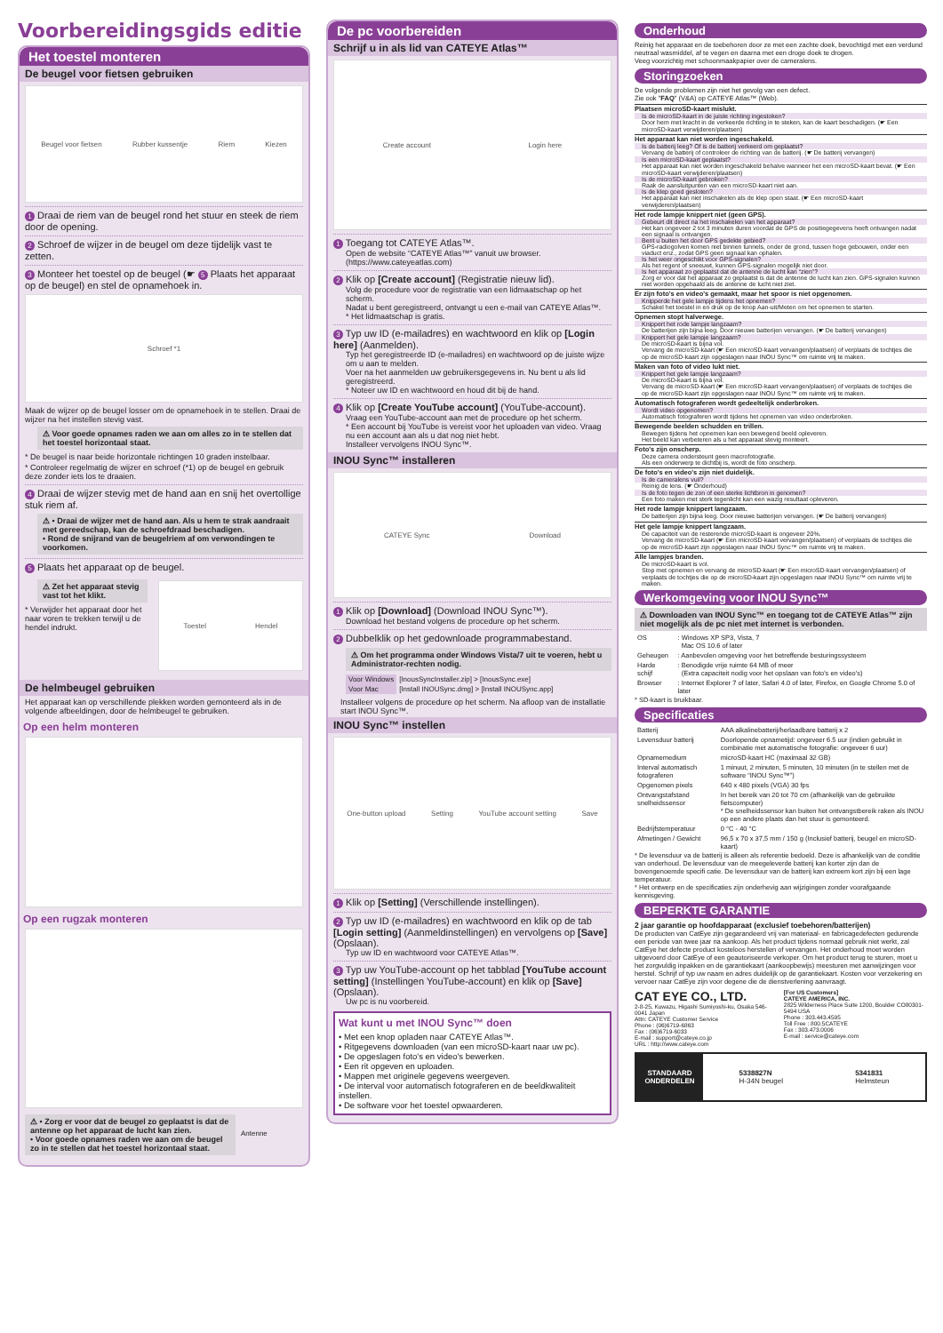Voorbereidingsgids editie
Het toestel monteren
De beugel voor fietsen gebruiken
Beugel voor fietsen Rubber kussentje Riem Kiezen
1 Draai de riem van de beugel rond het stuur en steek de riem door de opening.
2 Schroef de wijzer in de beugel om deze tijdelijk vast te zetten.
3 Monteer het toestel op de beugel (☛ 5 Plaats het apparaat op de beugel) en stel de opnamehoek in.
Schroef *1
Maak de wijzer op de beugel losser om de opnamehoek in te stellen. Draai de wijzer na het instellen stevig vast.
⚠ Voor goede opnames raden we aan om alles zo in te stellen dat het toestel horizontaal staat.
* De beugel is naar beide horizontale richtingen 10 graden instelbaar.
* Controleer regelmatig de wijzer en schroef (*1) op de beugel en gebruik deze zonder iets los te draaien.
4 Draai de wijzer stevig met de hand aan en snij het overtollige stuk riem af.
⚠ • Draai de wijzer met de hand aan. Als u hem te strak aandraait met gereedschap, kan de schroefdraad beschadigen.
• Rond de snijrand van de beugelriem af om verwondingen te voorkomen.
5 Plaats het apparaat op de beugel.
⚠ Zet het apparaat stevig vast tot het klikt.
* Verwijder het apparaat door het naar voren te trekken terwijl u de hendel indrukt.
Toestel Hendel
De helmbeugel gebruiken
Het apparaat kan op verschillende plekken worden gemonteerd als in de volgende afbeeldingen, door de helmbeugel te gebruiken.
Op een helm monteren
Op een rugzak monteren
⚠ • Zorg er voor dat de beugel zo geplaatst is dat de antenne op het apparaat de lucht kan zien.
• Voor goede opnames raden we aan om de beugel zo in te stellen dat het toestel horizontaal staat.
Antenne
De pc voorbereiden
Schrijf u in als lid van CATEYE Atlas™
Create account Login here
1 Toegang tot CATEYE Atlas™.
Open de website “CATEYE Atlas™” vanuit uw browser. (https://www.cateyeatlas.com)
2 Klik op [Create account] (Registratie nieuw lid).
Volg de procedure voor de registratie van een lidmaatschap op het scherm.
Nadat u bent geregistreerd, ontvangt u een e-mail van CATEYE Atlas™.
* Het lidmaatschap is gratis.
3 Typ uw ID (e-mailadres) en wachtwoord en klik op [Login here] (Aanmelden).
Typ het geregistreerde ID (e-mailadres) en wachtwoord op de juiste wijze om u aan te melden.
Voer na het aanmelden uw gebruikersgegevens in. Nu bent u als lid geregistreerd.
* Noteer uw ID en wachtwoord en houd dit bij de hand.
4 Klik op [Create YouTube account] (YouTube-account).
Vraag een YouTube-account aan met de procedure op het scherm.
* Een account bij YouTube is vereist voor het uploaden van video. Vraag nu een account aan als u dat nog niet hebt.
Installeer vervolgens INOU Sync™.
INOU Sync™ installeren
CATEYE Sync Download
1 Klik op [Download] (Download INOU Sync™).
Download het bestand volgens de procedure op het scherm.
2 Dubbelklik op het gedownloade programmabestand.
⚠ Om het programma onder Windows Vista/7 uit te voeren, hebt u Administrator-rechten nodig.
| Voor Windows | [InousSyncInstaller.zip] > [InousSync.exe] |
| Voor Mac | [Install INOUSync.dmg] > [Install INOUSync.app] |
Installeer volgens de procedure op het scherm. Na afloop van de installatie start INOU Sync™.
INOU Sync™ instellen
One-button upload Setting YouTube account setting Save
1 Klik op [Setting] (Verschillende instellingen).
2 Typ uw ID (e-mailadres) en wachtwoord en klik op de tab [Login setting] (Aanmeldinstellingen) en vervolgens op [Save] (Opslaan).
Typ uw ID en wachtwoord voor CATEYE Atlas™.
3 Typ uw YouTube-account op het tabblad [YouTube account setting] (Instellingen YouTube-account) en klik op [Save] (Opslaan).
Uw pc is nu voorbereid.
Wat kunt u met INOU Sync™ doen
• Met een knop opladen naar CATEYE Atlas™.
• Ritgegevens downloaden (van een microSD-kaart naar uw pc).
• De opgeslagen foto's en video's bewerken.
• Een rit opgeven en uploaden.
• Mappen met originele gegevens weergeven.
• De interval voor automatisch fotograferen en de beeldkwaliteit instellen.
• De software voor het toestel opwaarderen.
Onderhoud
Reinig het apparaat en de toebehoren door ze met een zachte doek, bevochtigd met een verdund neutraal wasmiddel, af te vegen en daarna met een droge doek te drogen.
Veeg voorzichtig met schoonmaakpapier over de cameralens.
Storingzoeken
De volgende problemen zijn niet het gevolg van een defect.
Zie ook "FAQ" (V&A) op CATEYE Atlas™ (Web).
Plaatsen microSD-kaart mislukt.
Is de microSD-kaart in de juiste richting ingestoken?
Door hem met kracht in de verkeerde richting in te steken, kan de kaart beschadigen. (☛ Een microSD-kaart verwijderen/plaatsen)
Het apparaat kan niet worden ingeschakeld.
Is de batterij leeg? Of is de batterij verkeerd om geplaatst?
Vervang de batterij of controleer de richting van de batterij. (☛ De batterij vervangen)
Is een microSD-kaart geplaatst?
Het apparaat kan niet worden ingeschakeld behalve wanneer het een microSD-kaart bevat. (☛ Een microSD-kaart verwijderen/plaatsen)
Is de microSD-kaart gebroken?
Raak de aansluitpunten van een microSD-kaart niet aan.
Is de klep goed gesloten?
Het apparaat kan niet inschakelen als de klep open staat. (☛ Een microSD-kaart verwijderen/plaatsen)
Het rode lampje knippert niet (geen GPS).
Gebeurt dit direct na het inschakelen van het apparaat?
Het kan ongeveer 2 tot 3 minuten duren voordat de GPS de positiegegevens heeft ontvangen nadat een signaal is ontvangen.
Bent u buiten het door GPS gedekte gebied?
GPS-radiogolven komen niet binnen tunnels, onder de grond, tussen hoge gebouwen, onder een viaduct enz., zodat GPS geen signaal kan ophalen.
Is het weer ongeschikt voor GPS-signalen?
Als het regent of sneeuwt, kunnen GPS-signalen mogelijk niet door.
Is het apparaat zo geplaatst dat de antenne de lucht kan “zien”?
Zorg er voor dat het apparaat zo geplaatst is dat de antenne de lucht kan zien. GPS-signalen kunnen niet worden opgehaald als de antenne de lucht niet ziet.
Er zijn foto's en video's gemaakt, maar het spoor is niet opgenomen.
Knipperde het gele lampje tijdens het opnemen?
Schakel het toestel in en druk op de knop Aan-uit/Meten om het opnemen te starten.
Opnemen stopt halverwege.
Knippert het rode lampje langzaam?
De batterijen zijn bijna leeg. Door nieuwe batterijen vervangen. (☛ De batterij vervangen)
Knippert het gele lampje langzaam?
De microSD-kaart is bijna vol.
Vervang de microSD-kaart (☛ Een microSD-kaart vervangen/plaatsen) of verplaats de tochtjes die op de microSD-kaart zijn opgeslagen naar INOU Sync™ om ruimte vrij te maken.
Maken van foto of video lukt niet.
Knippert het gele lampje langzaam?
De microSD-kaart is bijna vol.
Vervang de microSD-kaart (☛ Een microSD-kaart vervangen/plaatsen) of verplaats de tochtjes die op de microSD-kaart zijn opgeslagen naar INOU Sync™ om ruimte vrij te maken.
Automatisch fotograferen wordt gedeeltelijk onderbroken.
Wordt video opgenomen?
Automatisch fotograferen wordt tijdens het opnemen van video onderbroken.
Bewegende beelden schudden en trillen.
Bewegen tijdens het opnemen kan een bewegend beeld opleveren.
Het beeld kan verbeteren als u het apparaat stevig monteert.
Foto's zijn onscherp.
Deze camera ondersteunt geen macrofotografie.
Als een onderwerp te dichtbij is, wordt de foto onscherp.
De foto's en video's zijn niet duidelijk.
Is de cameralens vuil?
Reinig de lens. (☛ Onderhoud)
Is de foto tegen de zon of een sterke lichtbron in genomen?
Een foto maken met sterk tegenlicht kan een wazig resultaat opleveren.
Het rode lampje knippert langzaam.
De batterijen zijn bijna leeg. Door nieuwe batterijen vervangen. (☛ De batterij vervangen)
Het gele lampje knippert langzaam.
De capaciteit van de resterende microSD-kaart is ongeveer 20%.
Vervang de microSD-kaart (☛ Een microSD-kaart vervangen/plaatsen) of verplaats de tochtjes die op de microSD-kaart zijn opgeslagen naar INOU Sync™ om ruimte vrij te maken.
Alle lampjes branden.
De microSD-kaart is vol.
Stop met opnemen en vervang de microSD-kaart (☛ Een microSD-kaart vervangen/plaatsen) of verplaats de tochtjes die op de microSD-kaart zijn opgeslagen naar INOU Sync™ om ruimte vrij te maken.
Werkomgeving voor INOU Sync™
⚠ Downloaden van INOU Sync™ en toegang tot de CATEYE Atlas™ zijn niet mogelijk als de pc niet met internet is verbonden.
| OS | : Windows XP SP3, Vista, 7 Mac OS 10.6 of later |
| Geheugen | : Aanbevolen omgeving voor het betreffende besturingssysteem |
| Harde schijf | : Benodigde vrije ruimte 64 MB of meer (Extra capaciteit nodig voor het opslaan van foto's en video's) |
| Browser | : Internet Explorer 7 of later, Safari 4.0 of later, Firefox, en Google Chrome 5.0 of later |
* SD-kaart is bruikbaar.
Specificaties
| Batterij | AAA alkalinebatterij/herlaadbare batterij x 2 |
| Levensduur batterij | Doorlopende opnametijd: ongeveer 6.5 uur (indien gebruikt in combinatie met automatische fotografie: ongeveer 6 uur) |
| Opnamemedium | microSD-kaart HC (maximaal 32 GB) |
| Interval automatisch fotograferen | 1 minuut, 2 minuten, 5 minuten, 10 minuten (in te stellen met de software “INOU Sync™”) |
| Opgenomen pixels | 640 x 480 pixels (VGA) 30 fps |
| Ontvangstafstand snelheidssensor | In het bereik van 20 tot 70 cm (afhankelijk van de gebruikte fietscomputer) * De snelheidssensor kan buiten het ontvangstbereik raken als INOU op een andere plaats dan het stuur is gemonteerd. |
| Bedrijfstemperatuur | 0 °C - 40 °C |
| Afmetingen / Gewicht | 96,5 x 70 x 37,5 mm / 150 g (Inclusief batterij, beugel en microSD-kaart) |
* De levensduur va de batterij is alleen als referentie bedoeld. Deze is afhankelijk van de conditie van onderhoud. De levensduur van de meegeleverde batterij kan korter zijn dan de bovengenoemde specifi catie. De levensduur van de batterij kan extreem kort zijn bij een lage temperatuur.
* Het ontwerp en de specificaties zijn onderhevig aan wijzigingen zonder voorafgaande kennisgeving.
BEPERKTE GARANTIE
2 jaar garantie op hoofdapparaat (exclusief toebehoren/batterijen)
De producten van CatEye zijn gegarandeerd vrij van materiaal- en fabricagedefecten gedurende een periode van twee jaar na aankoop. Als het product tijdens normaal gebruik niet werkt, zal CatEye het defecte product kosteloos herstellen of vervangen. Het onderhoud moet worden uitgevoerd door CatEye of een geautoriseerde verkoper. Om het product terug te sturen, moet u het zorgvuldig inpakken en de garantiekaart (aankoopbewijs) meesturen met aanwijzingen voor herstel. Schrijf of typ uw naam en adres duidelijk op de garantiekaart. Kosten voor verzekering en vervoer naar CatEye zijn voor degene die de dienstverlening aanvraagt.
CAT EYE CO., LTD.
2-8-25, Kuwazu, Higashi Sumiyoshi-ku, Osaka 546-0041 Japan
Attn: CATEYE Customer Service
Phone : (06)6719-6863
Fax : (06)6719-6033
E-mail : support@cateye.co.jp
URL : http://www.cateye.com
[For US Customers]
CATEYE AMERICA, INC.
2825 Wilderness Place Suite 1200, Boulder CO80301-5494 USA
Phone : 303.443.4595
Toll Free : 800.5CATEYE
Fax : 303.473.0006
E-mail : service@cateye.com
STANDAARD
ONDERDELEN
5338827N
H-34N beugel
5341831
Helmsteun